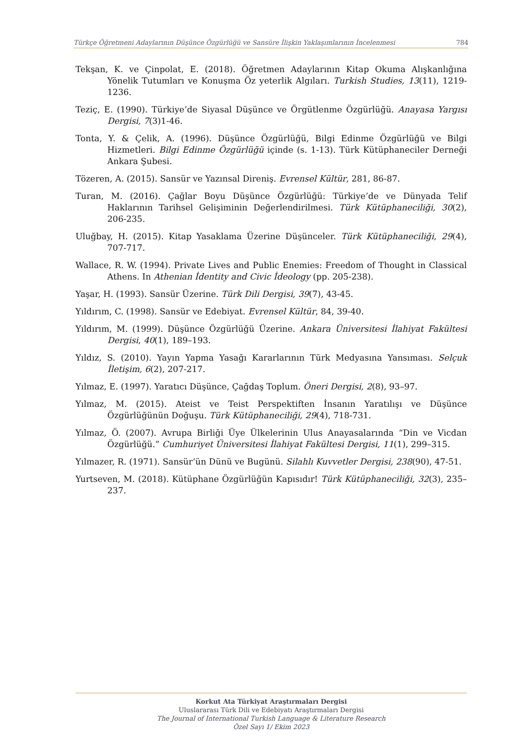Türkçe Öğretmeni Adaylarının Düşünce Özgürlüğü ve Sansüre İlişkin Yaklaşımlarının İncelenmesi 784
Tekşan, K. ve Çinpolat, E. (2018). Öğretmen Adaylarının Kitap Okuma Alışkanlığına Yönelik Tutumları ve Konuşma Öz yeterlik Algıları. Turkish Studies, 13(11), 1219-1236.
Teziç, E. (1990). Türkiye’de Siyasal Düşünce ve Örgütlenme Özgürlüğü. Anayasa Yargısı Dergisi, 7(3)1-46.
Tonta, Y. & Çelik, A. (1996). Düşünce Özgürlüğü, Bilgi Edinme Özgürlüğü ve Bilgi Hizmetleri. Bilgi Edinme Özgürlüğü içinde (s. 1-13). Türk Kütüphaneciler Derneği Ankara Şubesi.
Tözeren, A. (2015). Sansür ve Yazınsal Direniş. Evrensel Kültür, 281, 86-87.
Turan, M. (2016). Çağlar Boyu Düşünce Özgürlüğü: Türkiye’de ve Dünyada Telif Haklarının Tarihsel Gelişiminin Değerlendirilmesi. Türk Kütüphaneciliği, 30(2), 206-235.
Uluğbay, H. (2015). Kitap Yasaklama Üzerine Düşünceler. Türk Kütüphaneciliği, 29(4), 707-717.
Wallace, R. W. (1994). Private Lives and Public Enemies: Freedom of Thought in Classical Athens. In Athenian İdentity and Civic İdeology (pp. 205-238).
Yaşar, H. (1993). Sansür Üzerine. Türk Dili Dergisi, 39(7), 43-45.
Yıldırım, C. (1998). Sansür ve Edebiyat. Evrensel Kültür, 84, 39-40.
Yıldırım, M. (1999). Düşünce Özgürlüğü Üzerine. Ankara Üniversitesi İlahiyat Fakültesi Dergisi, 40(1), 189–193.
Yıldız, S. (2010). Yayın Yapma Yasağı Kararlarının Türk Medyasına Yansıması. Selçuk İletişim, 6(2), 207-217.
Yılmaz, E. (1997). Yaratıcı Düşünce, Çağdaş Toplum. Öneri Dergisi, 2(8), 93–97.
Yılmaz, M. (2015). Ateist ve Teist Perspektiften İnsanın Yaratılışı ve Düşünce Özgürlüğünün Doğuşu. Türk Kütüphaneciliği, 29(4), 718-731.
Yılmaz, Ö. (2007). Avrupa Birliği Üye Ülkelerinin Ulus Anayasalarında “Din ve Vicdan Özgürlüğü.” Cumhuriyet Üniversitesi İlahiyat Fakültesi Dergisi, 11(1), 299–315.
Yılmazer, R. (1971). Sansür’ün Dünü ve Bugünü. Silahlı Kuvvetler Dergisi, 238(90), 47-51.
Yurtseven, M. (2018). Kütüphane Özgürlüğün Kapısıdır! Türk Kütüphaneciliği, 32(3), 235–237.
Korkut Ata Türkiyat Araştırmaları Dergisi
Uluslararası Türk Dili ve Edebiyatı Araştırmaları Dergisi
The Journal of International Turkish Language & Literature Research
Özel Sayı 1/ Ekim 2023